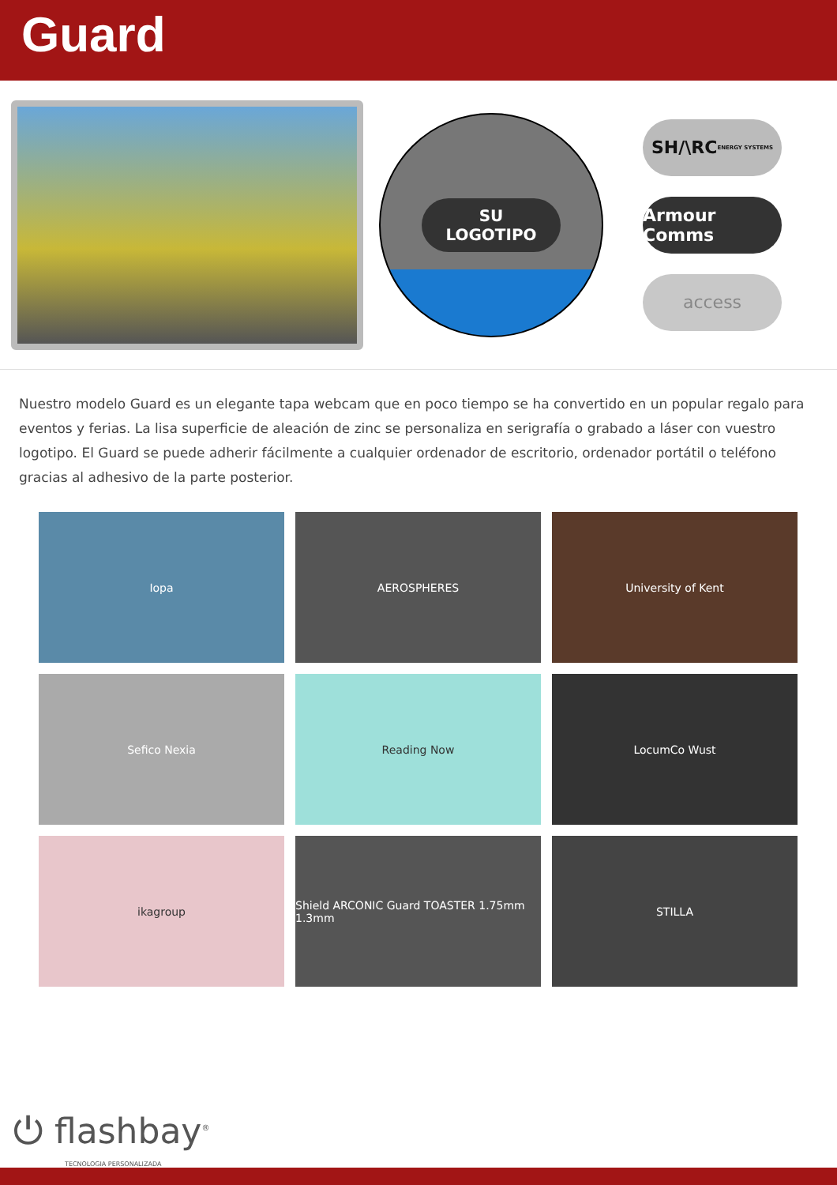Guard
SU
LOGOTIPO
SH/\RC ENERGY SYSTEMS
Armour Comms
access
Nuestro modelo Guard es un elegante tapa webcam que en poco tiempo se ha convertido en un popular regalo para eventos y ferias. La lisa superficie de aleación de zinc se personaliza en serigrafía o grabado a láser con vuestro logotipo. El Guard se puede adherir fácilmente a cualquier ordenador de escritorio, ordenador portátil o teléfono gracias al adhesivo de la parte posterior.
Iopa
AEROSPHERES
University of Kent
Sefico Nexia
Reading Now
LocumCo Wust
ikagroup
Shield ARCONIC Guard TOASTER 1.75mm 1.3mm
STILLA
⏻ flashbay<sup>®</sup>
TECNOLOGIA PERSONALIZADA